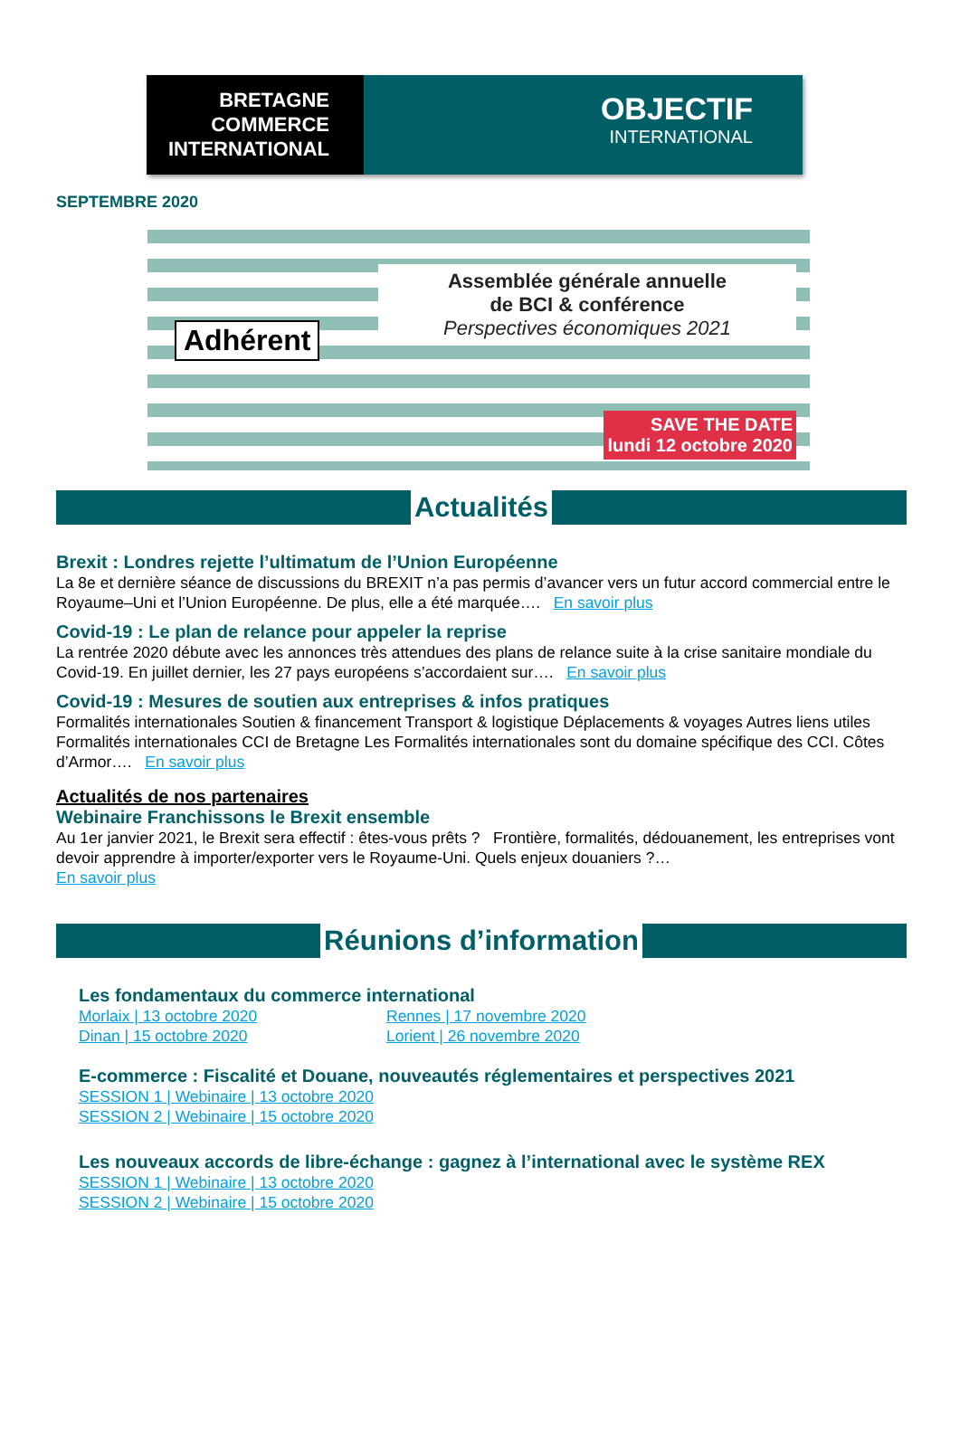BRETAGNE
COMMERCE
INTERNATIONAL
OBJECTIF
INTERNATIONAL
SEPTEMBRE 2020
Adhérent
Assemblée générale annuelle
de BCI & conférence
Perspectives économiques 2021
SAVE THE DATE
lundi 12 octobre 2020
Actualités
Brexit : Londres rejette l’ultimatum de l’Union Européenne
La 8e et dernière séance de discussions du BREXIT n’a pas permis d’avancer vers un futur accord commercial entre le Royaume–Uni et l’Union Européenne. De plus, elle a été marquée…. En savoir plus
Covid-19 : Le plan de relance pour appeler la reprise
La rentrée 2020 débute avec les annonces très attendues des plans de relance suite à la crise sanitaire mondiale du Covid-19. En juillet dernier, les 27 pays européens s’accordaient sur…. En savoir plus
Covid-19 : Mesures de soutien aux entreprises & infos pratiques
Formalités internationales Soutien & financement Transport & logistique Déplacements & voyages Autres liens utiles Formalités internationales CCI de Bretagne Les Formalités internationales sont du domaine spécifique des CCI. Côtes d’Armor…. En savoir plus
Actualités de nos partenaires
Webinaire Franchissons le Brexit ensemble
Au 1er janvier 2021, le Brexit sera effectif : êtes-vous prêts ? Frontière, formalités, dédouanement, les entreprises vont devoir apprendre à importer/exporter vers le Royaume-Uni. Quels enjeux douaniers ?…
En savoir plus
Réunions d’information
Les fondamentaux du commerce international
Morlaix | 13 octobre 2020 Rennes | 17 novembre 2020 Dinan | 15 octobre 2020 Lorient | 26 novembre 2020
E-commerce : Fiscalité et Douane, nouveautés réglementaires et perspectives 2021
SESSION 1 | Webinaire | 13 octobre 2020
SESSION 2 | Webinaire | 15 octobre 2020
Les nouveaux accords de libre-échange : gagnez à l’international avec le système REX
SESSION 1 | Webinaire | 13 octobre 2020
SESSION 2 | Webinaire | 15 octobre 2020